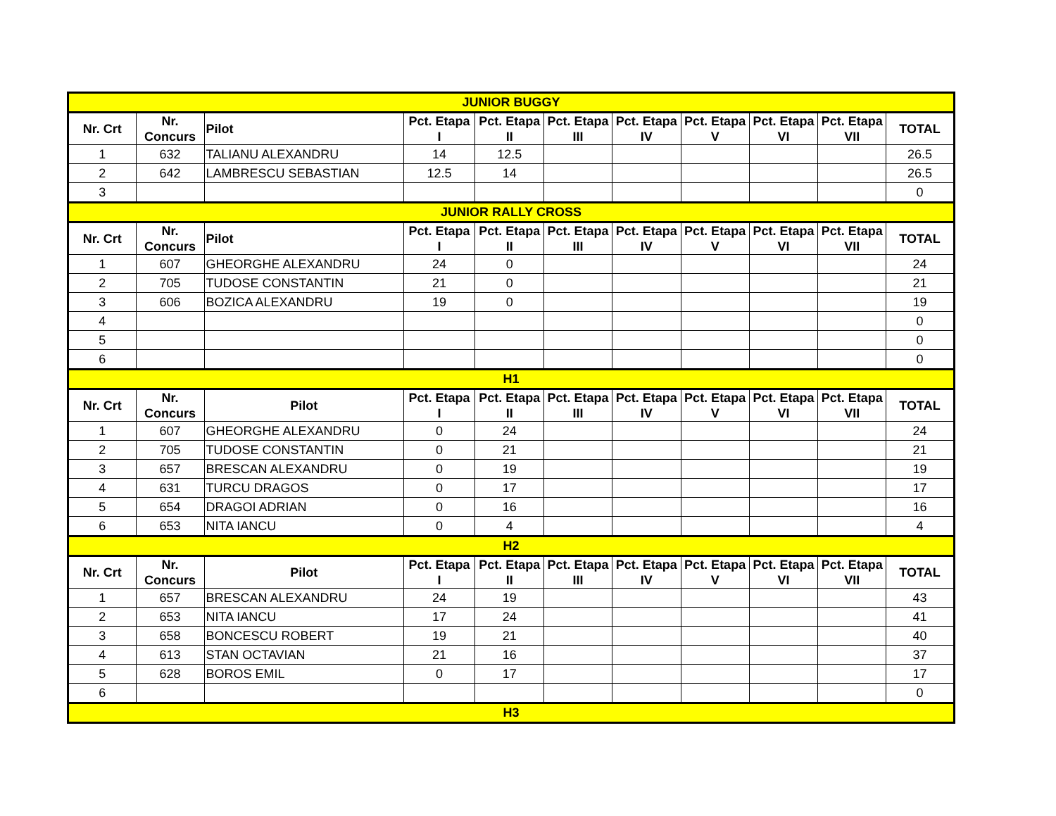| JUNIOR BUGGY | | | | | | | | | | |
| Nr. Crt | Nr. Concurs | Pilot | Pct. Etapa I | Pct. Etapa II | Pct. Etapa III | Pct. Etapa IV | Pct. Etapa V | Pct. Etapa VI | Pct. Etapa VII | TOTAL |
| 1 | 632 | TALIANU ALEXANDRU | 14 | 12.5 | | | | | | 26.5 |
| 2 | 642 | LAMBRESCU SEBASTIAN | 12.5 | 14 | | | | | | 26.5 |
| 3 | | | | | | | | | | 0 |
| JUNIOR RALLY CROSS | | | | | | | | | | |
| Nr. Crt | Nr. Concurs | Pilot | Pct. Etapa I | Pct. Etapa II | Pct. Etapa III | Pct. Etapa IV | Pct. Etapa V | Pct. Etapa VI | Pct. Etapa VII | TOTAL |
| 1 | 607 | GHEORGHE ALEXANDRU | 24 | 0 | | | | | | 24 |
| 2 | 705 | TUDOSE CONSTANTIN | 21 | 0 | | | | | | 21 |
| 3 | 606 | BOZICA ALEXANDRU | 19 | 0 | | | | | | 19 |
| 4 | | | | | | | | | | 0 |
| 5 | | | | | | | | | | 0 |
| 6 | | | | | | | | | | 0 |
| H1 | | | | | | | | | | |
| Nr. Crt | Nr. Concurs | Pilot | Pct. Etapa I | Pct. Etapa II | Pct. Etapa III | Pct. Etapa IV | Pct. Etapa V | Pct. Etapa VI | Pct. Etapa VII | TOTAL |
| 1 | 607 | GHEORGHE ALEXANDRU | 0 | 24 | | | | | | 24 |
| 2 | 705 | TUDOSE CONSTANTIN | 0 | 21 | | | | | | 21 |
| 3 | 657 | BRESCAN ALEXANDRU | 0 | 19 | | | | | | 19 |
| 4 | 631 | TURCU DRAGOS | 0 | 17 | | | | | | 17 |
| 5 | 654 | DRAGOI ADRIAN | 0 | 16 | | | | | | 16 |
| 6 | 653 | NITA IANCU | 0 | 4 | | | | | | 4 |
| H2 | | | | | | | | | | |
| Nr. Crt | Nr. Concurs | Pilot | Pct. Etapa I | Pct. Etapa II | Pct. Etapa III | Pct. Etapa IV | Pct. Etapa V | Pct. Etapa VI | Pct. Etapa VII | TOTAL |
| 1 | 657 | BRESCAN ALEXANDRU | 24 | 19 | | | | | | 43 |
| 2 | 653 | NITA IANCU | 17 | 24 | | | | | | 41 |
| 3 | 658 | BONCESCU ROBERT | 19 | 21 | | | | | | 40 |
| 4 | 613 | STAN OCTAVIAN | 21 | 16 | | | | | | 37 |
| 5 | 628 | BOROS EMIL | 0 | 17 | | | | | | 17 |
| 6 | | | | | | | | | | 0 |
| H3 | | | | | | | | | | |